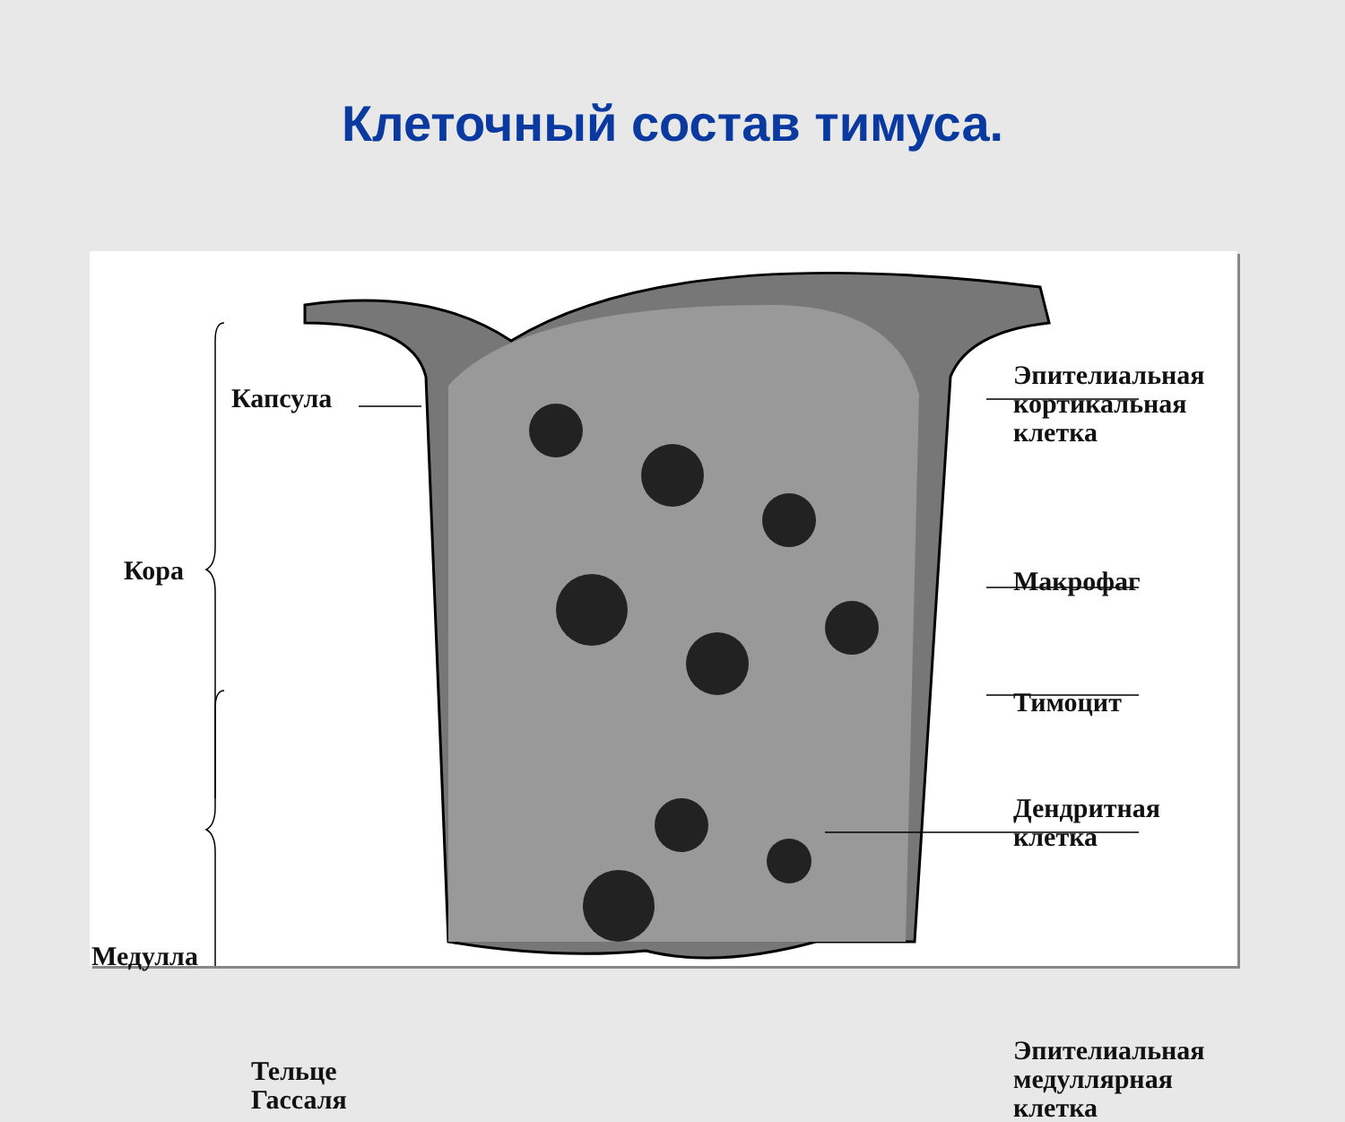Клеточный состав тимуса.
Капсула
Кора
Медулла
Тельце
Гассаля
Эпителиальная
кортикальная
клетка
Макрофаг
Тимоцит
Дендритная
клетка
Эпителиальная
медуллярная
клетка